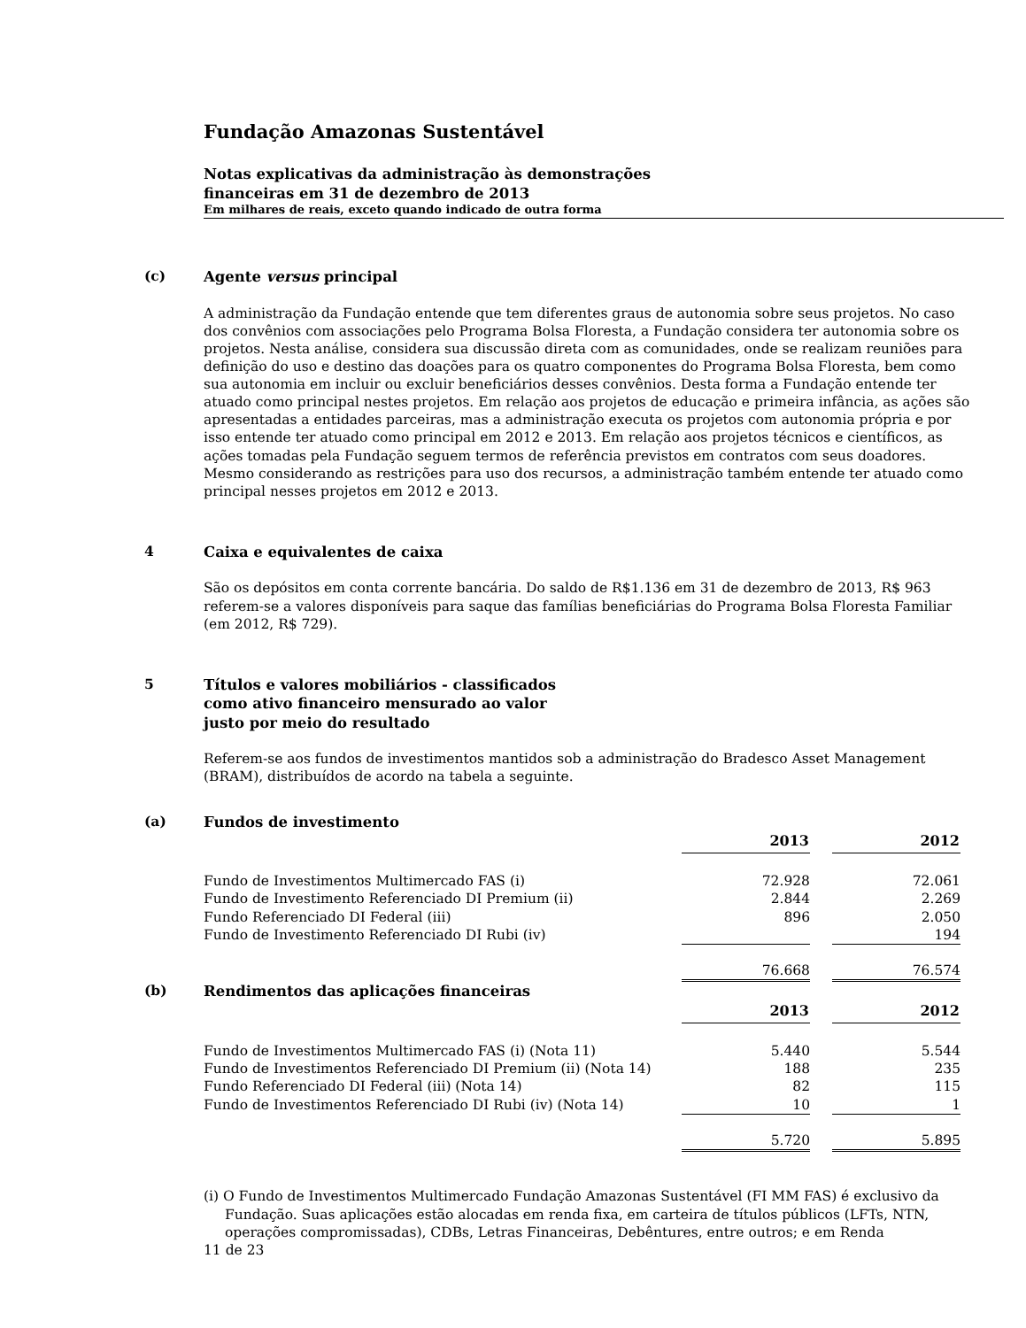Fundação Amazonas Sustentável
Notas explicativas da administração às demonstrações
financeiras em 31 de dezembro de 2013
Em milhares de reais, exceto quando indicado de outra forma
(c)
Agente versus principal
A administração da Fundação entende que tem diferentes graus de autonomia sobre seus projetos. No caso dos convênios com associações pelo Programa Bolsa Floresta, a Fundação considera ter autonomia sobre os projetos. Nesta análise, considera sua discussão direta com as comunidades, onde se realizam reuniões para definição do uso e destino das doações para os quatro componentes do Programa Bolsa Floresta, bem como sua autonomia em incluir ou excluir beneficiários desses convênios. Desta forma a Fundação entende ter atuado como principal nestes projetos. Em relação aos projetos de educação e primeira infância, as ações são apresentadas a entidades parceiras, mas a administração executa os projetos com autonomia própria e por isso entende ter atuado como principal em 2012 e 2013. Em relação aos projetos técnicos e científicos, as ações tomadas pela Fundação seguem termos de referência previstos em contratos com seus doadores. Mesmo considerando as restrições para uso dos recursos, a administração também entende ter atuado como principal nesses projetos em 2012 e 2013.
4
Caixa e equivalentes de caixa
São os depósitos em conta corrente bancária. Do saldo de R$1.136 em 31 de dezembro de 2013, R$ 963 referem-se a valores disponíveis para saque das famílias beneficiárias do Programa Bolsa Floresta Familiar (em 2012, R$ 729).
5
Títulos e valores mobiliários - classificados
como ativo financeiro mensurado ao valor
justo por meio do resultado
Referem-se aos fundos de investimentos mantidos sob a administração do Bradesco Asset Management (BRAM), distribuídos de acordo na tabela a seguinte.
(a)
Fundos de investimento
| | 2013 | | 2012 |
| Fundo de Investimentos Multimercado FAS (i) | 72.928 | | 72.061 |
| Fundo de Investimento Referenciado DI Premium (ii) | 2.844 | | 2.269 |
| Fundo Referenciado DI Federal (iii) | 896 | | 2.050 |
| Fundo de Investimento Referenciado DI Rubi (iv) | | | 194 |
| | 76.668 | | 76.574 |
(b)
Rendimentos das aplicações financeiras
| | 2013 | | 2012 |
| Fundo de Investimentos Multimercado FAS (i) (Nota 11) | 5.440 | | 5.544 |
| Fundo de Investimentos Referenciado DI Premium (ii) (Nota 14) | 188 | | 235 |
| Fundo Referenciado DI Federal (iii) (Nota 14) | 82 | | 115 |
| Fundo de Investimentos Referenciado DI Rubi (iv) (Nota 14) | 10 | | 1 |
| | 5.720 | | 5.895 |
(i) O Fundo de Investimentos Multimercado Fundação Amazonas Sustentável (FI MM FAS) é exclusivo da Fundação. Suas aplicações estão alocadas em renda fixa, em carteira de títulos públicos (LFTs, NTN, operações compromissadas), CDBs, Letras Financeiras, Debêntures, entre outros; e em Renda
11 de 23